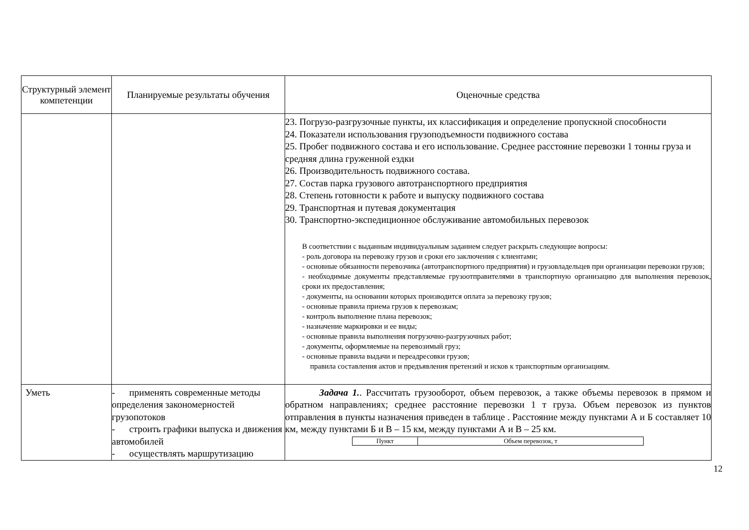| Структурный элемент компетенции | Планируемые результаты обучения | Оценочные средства |
| --- | --- | --- |
| | | 23. Погрузо-разгрузочные пункты, их классификация и определение пропускной способности 24. Показатели использования грузоподъемности подвижного состава 25. Пробег подвижного состава и его использование. Среднее расстояние перевозки 1 тонны груза и средняя длина груженной ездки 26. Производительность подвижного состава. 27. Состав парка грузового автотранспортного предприятия 28. Степень готовности к работе и выпуску подвижного состава 29. Транспортная и путевая документация 30. Транспортно-экспедиционное обслуживание автомобильных перевозок В соответствии с выданным индивидуальным заданием следует раскрыть следующие вопросы: - роль договора на перевозку грузов и сроки его заключения с клиентами; - основные обязанности перевозчика (автотранспортного предприятия) и грузовладельцев при организации перевозки грузов; - необходимые документы представляемые грузоотправителями в транспортную организацию для выполнения перевозок, сроки их предоставления; - документы, на основании которых производится оплата за перевозку грузов; - основные правила приема грузов к перевозкам; - контроль выполнение плана перевозок; - назначение маркировки и ее виды; - основные правила выполнения погрузочно-разгрузочных работ; - документы, оформляемые на перевозимый груз; - основные правила выдачи и переадресовки грузов; правила составления актов и предъявления претензий и исков к транспортным организациям. |
| Уметь | - применять современные методы определения закономерностей грузопотоков - строить графики выпуска и движения автомобилей - осуществлять маршрутизацию | Задача 1. . Рассчитать грузооборот, объем перевозок, а также объемы перевозок в прямом и обратном направлениях; среднее расстояние перевозки 1 т груза. Объем перевозок из пунктов отправления в пункты назначения приведен в таблице . Расстояние между пунктами А и Б составляет 10 км, между пунктами Б и В – 15 км, между пунктами А и В – 25 км. / Пункт / Объем перевозок, т / |
12